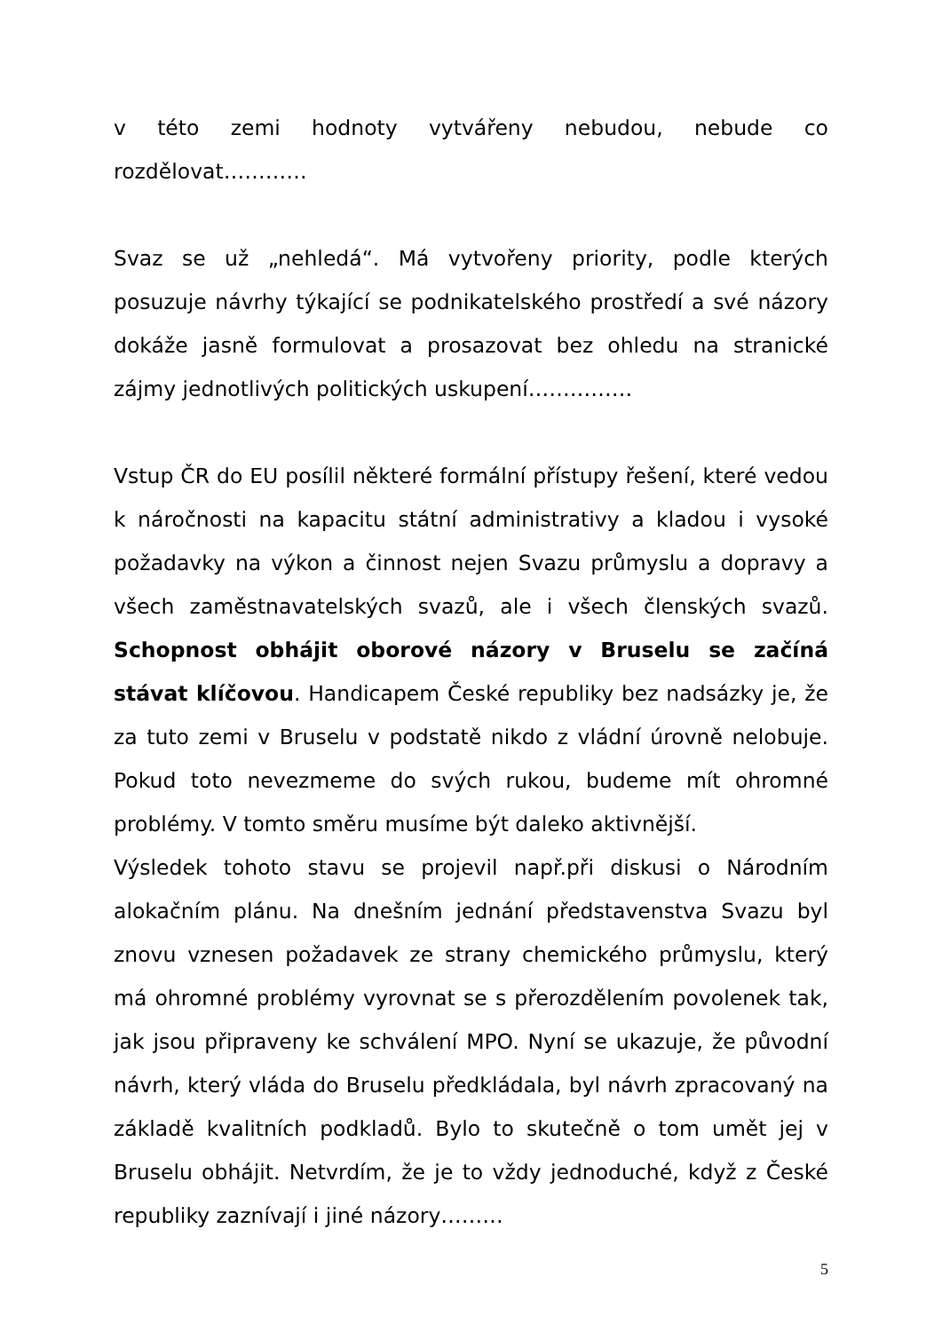v této zemi hodnoty vytvářeny nebudou, nebude co rozdělovat…………
Svaz se už „nehledá“. Má vytvořeny priority, podle kterých posuzuje návrhy týkající se podnikatelského prostředí a své názory dokáže jasně formulovat a prosazovat bez ohledu na stranické zájmy jednotlivých politických uskupení……………
Vstup ČR do EU posílil některé formální přístupy řešení, které vedou k náročnosti na kapacitu státní administrativy a kladou i vysoké požadavky na výkon a činnost nejen Svazu průmyslu a dopravy a všech zaměstnavatelských svazů, ale i všech členských svazů. Schopnost obhájit oborové názory v Bruselu se začíná stávat klíčovou. Handicapem České republiky bez nadsázky je, že za tuto zemi v Bruselu v podstatě nikdo z vládní úrovně nelobuje. Pokud toto nevezmeme do svých rukou, budeme mít ohromné problémy. V tomto směru musíme být daleko aktivnější.
Výsledek tohoto stavu se projevil např.při diskusi o Národním alokačním plánu. Na dnešním jednání představenstva Svazu byl znovu vznesen požadavek ze strany chemického průmyslu, který má ohromné problémy vyrovnat se s přerozdělením povolenek tak, jak jsou připraveny ke schválení MPO. Nyní se ukazuje, že původní návrh, který vláda do Bruselu předkládala, byl návrh zpracovaný na základě kvalitních podkladů. Bylo to skutečně o tom umět jej v Bruselu obhájit. Netvrdím, že je to vždy jednoduché, když z České republiky zaznívají i jiné názory………
5